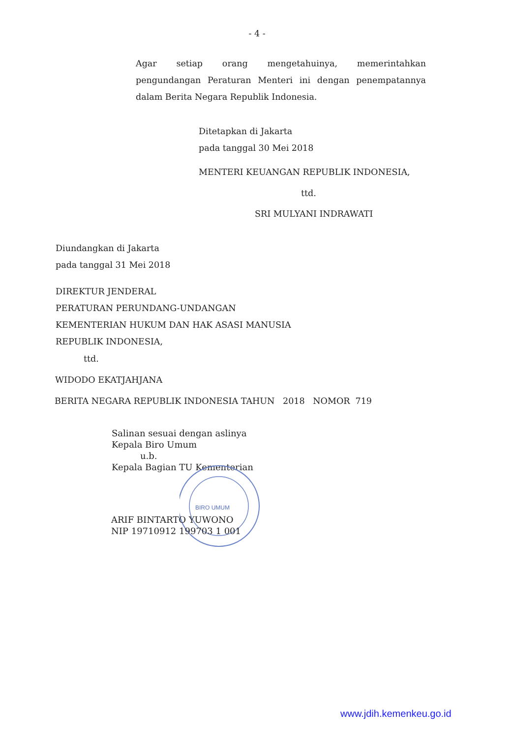- 4 -
Agar setiap orang mengetahuinya, memerintahkan pengundangan Peraturan Menteri ini dengan penempatannya dalam Berita Negara Republik Indonesia.
Ditetapkan di Jakarta
pada tanggal 30 Mei 2018
MENTERI KEUANGAN REPUBLIK INDONESIA,
ttd.
SRI MULYANI INDRAWATI
Diundangkan di Jakarta
pada tanggal 31 Mei 2018
DIREKTUR JENDERAL
PERATURAN PERUNDANG-UNDANGAN
KEMENTERIAN HUKUM DAN HAK ASASI MANUSIA
REPUBLIK INDONESIA,
ttd.
WIDODO EKATJAHJANA
BERITA NEGARA REPUBLIK INDONESIA TAHUN 2018 NOMOR 719
Salinan sesuai dengan aslinya
Kepala Biro Umum
u.b.
Kepala Bagian TU Kementerian
BIRO UMUM
ARIF BINTARTO YUWONO
NIP 19710912 199703 1 001
www.jdih.kemenkeu.go.id